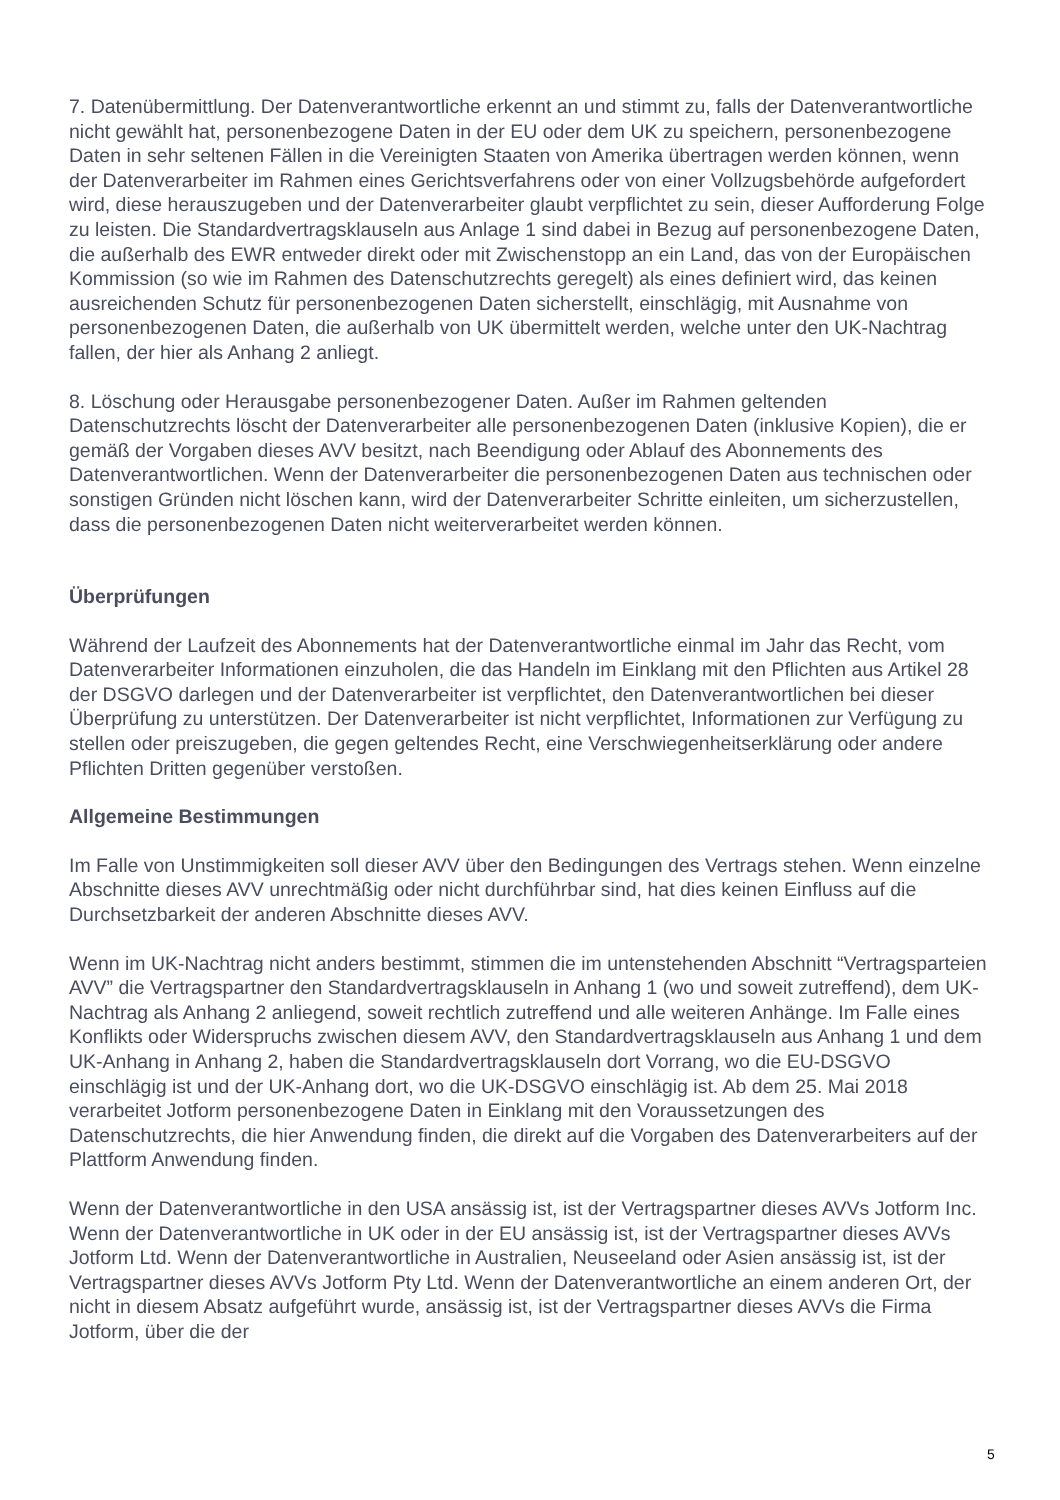7. Datenübermittlung. Der Datenverantwortliche erkennt an und stimmt zu, falls der Datenverantwortliche nicht gewählt hat, personenbezogene Daten in der EU oder dem UK zu speichern, personenbezogene Daten in sehr seltenen Fällen in die Vereinigten Staaten von Amerika übertragen werden können, wenn der Datenverarbeiter im Rahmen eines Gerichtsverfahrens oder von einer Vollzugsbehörde aufgefordert wird, diese herauszugeben und der Datenverarbeiter glaubt verpflichtet zu sein, dieser Aufforderung Folge zu leisten. Die Standardvertragsklauseln aus Anlage 1 sind dabei in Bezug auf personenbezogene Daten, die außerhalb des EWR entweder direkt oder mit Zwischenstopp an ein Land, das von der Europäischen Kommission (so wie im Rahmen des Datenschutzrechts geregelt) als eines definiert wird, das keinen ausreichenden Schutz für personenbezogenen Daten sicherstellt, einschlägig, mit Ausnahme von personenbezogenen Daten, die außerhalb von UK übermittelt werden, welche unter den UK-Nachtrag fallen, der hier als Anhang 2 anliegt.
8. Löschung oder Herausgabe personenbezogener Daten. Außer im Rahmen geltenden Datenschutzrechts löscht der Datenverarbeiter alle personenbezogenen Daten (inklusive Kopien), die er gemäß der Vorgaben dieses AVV besitzt, nach Beendigung oder Ablauf des Abonnements des Datenverantwortlichen. Wenn der Datenverarbeiter die personenbezogenen Daten aus technischen oder sonstigen Gründen nicht löschen kann, wird der Datenverarbeiter Schritte einleiten, um sicherzustellen, dass die personenbezogenen Daten nicht weiterverarbeitet werden können.
Überprüfungen
Während der Laufzeit des Abonnements hat der Datenverantwortliche einmal im Jahr das Recht, vom Datenverarbeiter Informationen einzuholen, die das Handeln im Einklang mit den Pflichten aus Artikel 28 der DSGVO darlegen und der Datenverarbeiter ist verpflichtet, den Datenverantwortlichen bei dieser Überprüfung zu unterstützen. Der Datenverarbeiter ist nicht verpflichtet, Informationen zur Verfügung zu stellen oder preiszugeben, die gegen geltendes Recht, eine Verschwiegenheitserklärung oder andere Pflichten Dritten gegenüber verstoßen.
Allgemeine Bestimmungen
Im Falle von Unstimmigkeiten soll dieser AVV über den Bedingungen des Vertrags stehen. Wenn einzelne Abschnitte dieses AVV unrechtmäßig oder nicht durchführbar sind, hat dies keinen Einfluss auf die Durchsetzbarkeit der anderen Abschnitte dieses AVV.
Wenn im UK-Nachtrag nicht anders bestimmt, stimmen die im untenstehenden Abschnitt “Vertragsparteien AVV” die Vertragspartner den Standardvertragsklauseln in Anhang 1 (wo und soweit zutreffend), dem UK-Nachtrag als Anhang 2 anliegend, soweit rechtlich zutreffend und alle weiteren Anhänge. Im Falle eines Konflikts oder Widerspruchs zwischen diesem AVV, den Standardvertragsklauseln aus Anhang 1 und dem UK-Anhang in Anhang 2, haben die Standardvertragsklauseln dort Vorrang, wo die EU-DSGVO einschlägig ist und der UK-Anhang dort, wo die UK-DSGVO einschlägig ist. Ab dem 25. Mai 2018 verarbeitet Jotform personenbezogene Daten in Einklang mit den Voraussetzungen des Datenschutzrechts, die hier Anwendung finden, die direkt auf die Vorgaben des Datenverarbeiters auf der Plattform Anwendung finden.
Wenn der Datenverantwortliche in den USA ansässig ist, ist der Vertragspartner dieses AVVs Jotform Inc. Wenn der Datenverantwortliche in UK oder in der EU ansässig ist, ist der Vertragspartner dieses AVVs Jotform Ltd. Wenn der Datenverantwortliche in Australien, Neuseeland oder Asien ansässig ist, ist der Vertragspartner dieses AVVs Jotform Pty Ltd. Wenn der Datenverantwortliche an einem anderen Ort, der nicht in diesem Absatz aufgeführt wurde, ansässig ist, ist der Vertragspartner dieses AVVs die Firma Jotform, über die der
5